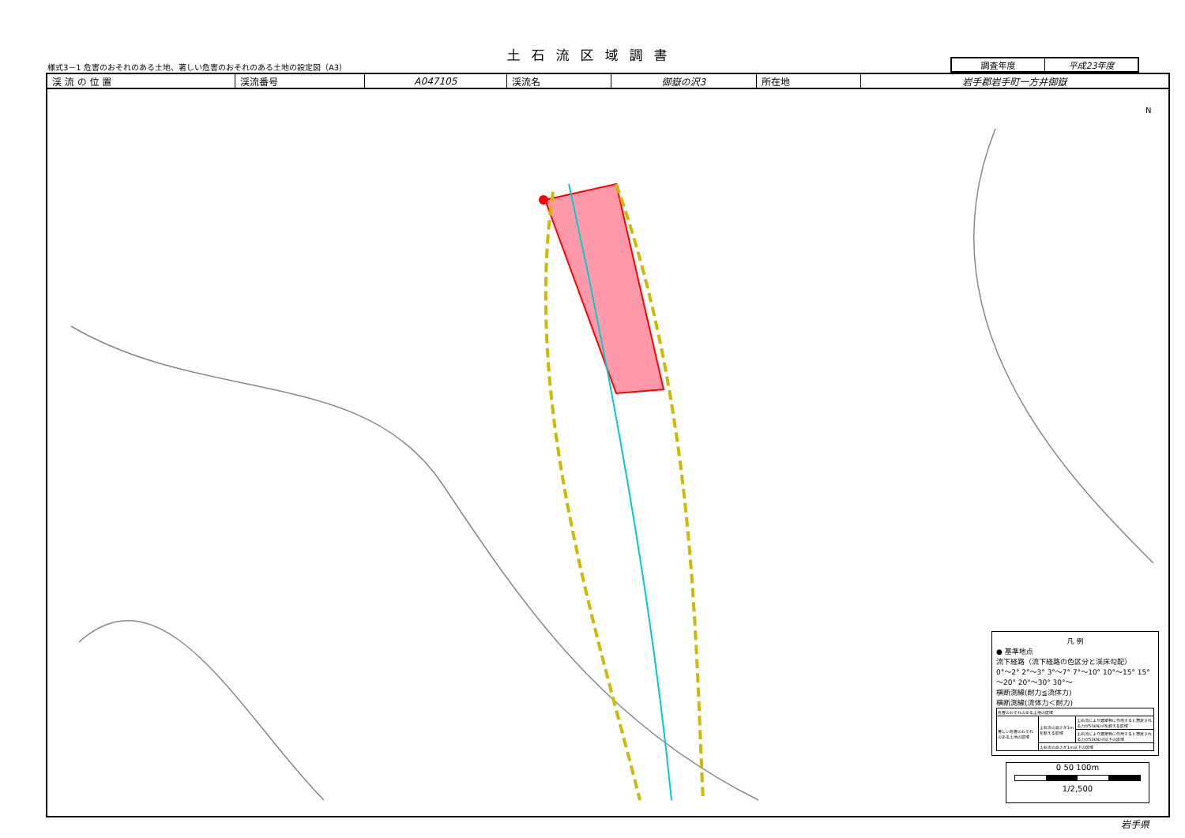土石流区域調書
様式3－1 危害のおそれのある土地、著しい危害のおそれのある土地の設定図（A3）
| 調査年度 | 平成23年度 |
| 渓 流 の 位 置 | 渓流番号 | A047105 | 渓流名 | 御嶽の沢3 | 所在地 | 岩手郡岩手町一方井御嶽 |
N
凡 例
● 基準地点
流下経路（流下経路の色区分と渓床勾配）
0°～2° 2°～3° 3°～7° 7°～10° 10°～15° 15°～20° 20°～30° 30°～
横断測線(耐力≦流体力)
横断測線(流体力＜耐力)
| 危害のおそれのある土地の区域 | | |
| 著しい危害のおそれのある土地の区域 | 土石流の高さが1mを超える区域 | 土石流により建築物に作用すると想定される力が50kN/㎡を超える区域 |
| | | 土石流により建築物に作用すると想定される力が50kN/㎡以下の区域 |
| | 土石流の高さが1m以下の区域 | |
0 50 100m
1/2,500
岩手県